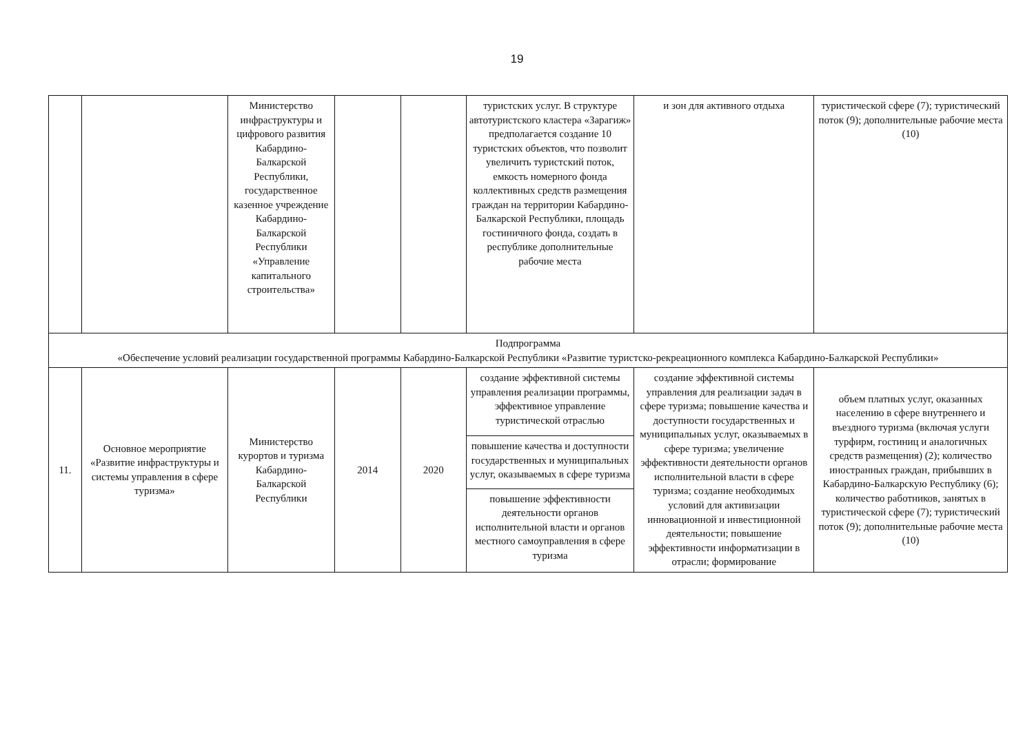19
| | | Министерство инфраструктуры и цифрового развития Кабардино-Балкарской Республики, государственное казенное учреждение Кабардино-Балкарской Республики «Управление капитального строительства» | | | туристских услуг. В структуре автотуристского кластера «Зарагиж» предполагается создание 10 туристских объектов, что позволит увеличить туристский поток, емкость номерного фонда коллективных средств размещения граждан на территории Кабардино-Балкарской Республики, площадь гостиничного фонда, создать в республике дополнительные рабочие места | и зон для активного отдыха | туристической сфере (7); туристический поток (9); дополнительные рабочие места (10) |
| Подпрограмма «Обеспечение условий реализации государственной программы Кабардино-Балкарской Республики «Развитие туристско-рекреационного комплекса Кабардино-Балкарской Республики» | | | | | | | |
| 11. | Основное мероприятие «Развитие инфраструктуры и системы управления в сфере туризма» | Министерство курортов и туризма Кабардино-Балкарской Республики | 2014 | 2020 | создание эффективной системы управления реализации программы, эффективное управление туристической отраслью | создание эффективной системы управления для реализации задач в сфере туризма; повышение качества и доступности государственных и муниципальных услуг, оказываемых в сфере туризма; увеличение эффективности деятельности органов исполнительной власти в сфере туризма; создание необходимых условий для активизации инновационной и инвестиционной деятельности; повышение эффективности информатизации в отрасли; формирование | объем платных услуг, оказанных населению в сфере внутреннего и въездного туризма (включая услуги турфирм, гостиниц и аналогичных средств размещения) (2); количество иностранных граждан, прибывших в Кабардино-Балкарскую Республику (6); количество работников, занятых в туристической сфере (7); туристический поток (9); дополнительные рабочие места (10) |
| | | | | | повышение качества и доступности государственных и муниципальных услуг, оказываемых в сфере туризма | | |
| | | | | | повышение эффективности деятельности органов исполнительной власти и органов местного самоуправления в сфере туризма | | |